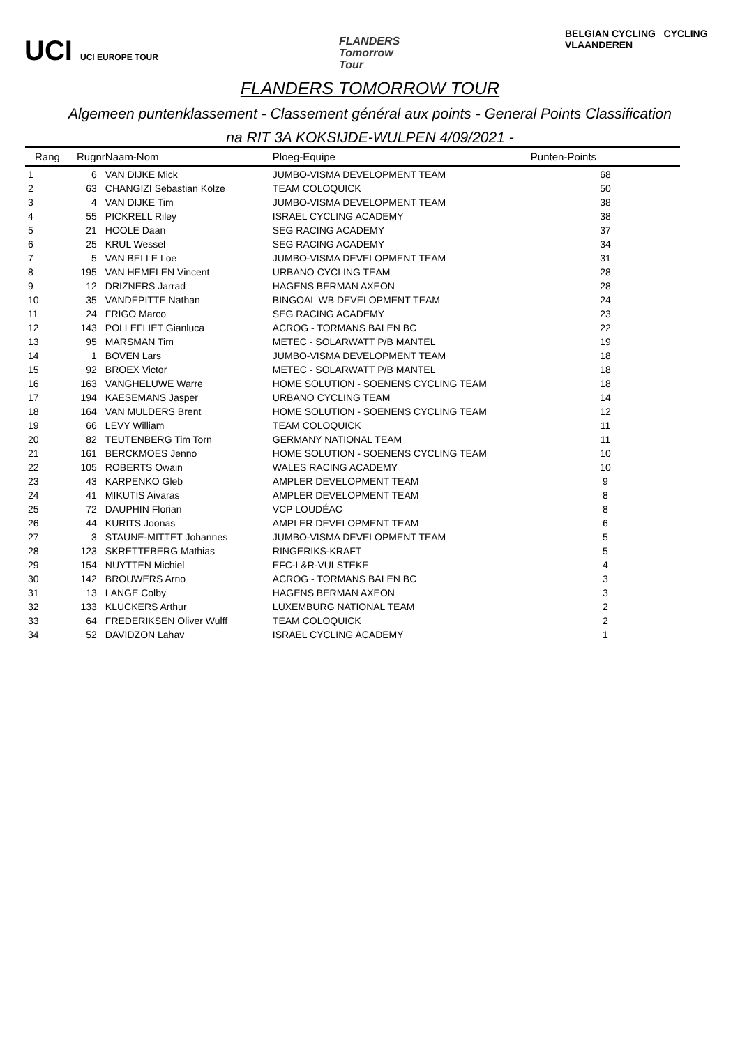UCI UCI EUROPE TOUR
FLANDERS
Tomorrow
Tour
BELGIAN CYCLING CYCLING VLAANDEREN
FLANDERS TOMORROW TOUR
Algemeen puntenklassement - Classement général aux points - General Points Classification
na RIT 3A KOKSIJDE-WULPEN 4/09/2021 -
| Rang | Rugnr | Naam-Nom | Ploeg-Equipe | Punten-Points |
| --- | --- | --- | --- | --- |
| 1 | 6 | VAN DIJKE Mick | JUMBO-VISMA DEVELOPMENT TEAM | 68 |
| 2 | 63 | CHANGIZI Sebastian Kolze | TEAM COLOQUICK | 50 |
| 3 | 4 | VAN DIJKE Tim | JUMBO-VISMA DEVELOPMENT TEAM | 38 |
| 4 | 55 | PICKRELL Riley | ISRAEL CYCLING ACADEMY | 38 |
| 5 | 21 | HOOLE Daan | SEG RACING ACADEMY | 37 |
| 6 | 25 | KRUL Wessel | SEG RACING ACADEMY | 34 |
| 7 | 5 | VAN BELLE Loe | JUMBO-VISMA DEVELOPMENT TEAM | 31 |
| 8 | 195 | VAN HEMELEN Vincent | URBANO CYCLING TEAM | 28 |
| 9 | 12 | DRIZNERS Jarrad | HAGENS BERMAN AXEON | 28 |
| 10 | 35 | VANDEPITTE Nathan | BINGOAL WB DEVELOPMENT TEAM | 24 |
| 11 | 24 | FRIGO Marco | SEG RACING ACADEMY | 23 |
| 12 | 143 | POLLEFLIET Gianluca | ACROG - TORMANS BALEN BC | 22 |
| 13 | 95 | MARSMAN Tim | METEC - SOLARWATT P/B MANTEL | 19 |
| 14 | 1 | BOVEN Lars | JUMBO-VISMA DEVELOPMENT TEAM | 18 |
| 15 | 92 | BROEX Victor | METEC - SOLARWATT P/B MANTEL | 18 |
| 16 | 163 | VANGHELUWE Warre | HOME SOLUTION - SOENENS CYCLING TEAM | 18 |
| 17 | 194 | KAESEMANS Jasper | URBANO CYCLING TEAM | 14 |
| 18 | 164 | VAN MULDERS Brent | HOME SOLUTION - SOENENS CYCLING TEAM | 12 |
| 19 | 66 | LEVY William | TEAM COLOQUICK | 11 |
| 20 | 82 | TEUTENBERG Tim Torn | GERMANY NATIONAL TEAM | 11 |
| 21 | 161 | BERCKMOES Jenno | HOME SOLUTION - SOENENS CYCLING TEAM | 10 |
| 22 | 105 | ROBERTS Owain | WALES RACING ACADEMY | 10 |
| 23 | 43 | KARPENKO Gleb | AMPLER DEVELOPMENT TEAM | 9 |
| 24 | 41 | MIKUTIS Aivaras | AMPLER DEVELOPMENT TEAM | 8 |
| 25 | 72 | DAUPHIN Florian | VCP LOUDÉAC | 8 |
| 26 | 44 | KURITS Joonas | AMPLER DEVELOPMENT TEAM | 6 |
| 27 | 3 | STAUNE-MITTET Johannes | JUMBO-VISMA DEVELOPMENT TEAM | 5 |
| 28 | 123 | SKRETTEBERG Mathias | RINGERIKS-KRAFT | 5 |
| 29 | 154 | NUYTTEN Michiel | EFC-L&R-VULSTEKE | 4 |
| 30 | 142 | BROUWERS Arno | ACROG - TORMANS BALEN BC | 3 |
| 31 | 13 | LANGE Colby | HAGENS BERMAN AXEON | 3 |
| 32 | 133 | KLUCKERS Arthur | LUXEMBURG NATIONAL TEAM | 2 |
| 33 | 64 | FREDERIKSEN Oliver Wulff | TEAM COLOQUICK | 2 |
| 34 | 52 | DAVIDZON Lahav | ISRAEL CYCLING ACADEMY | 1 |